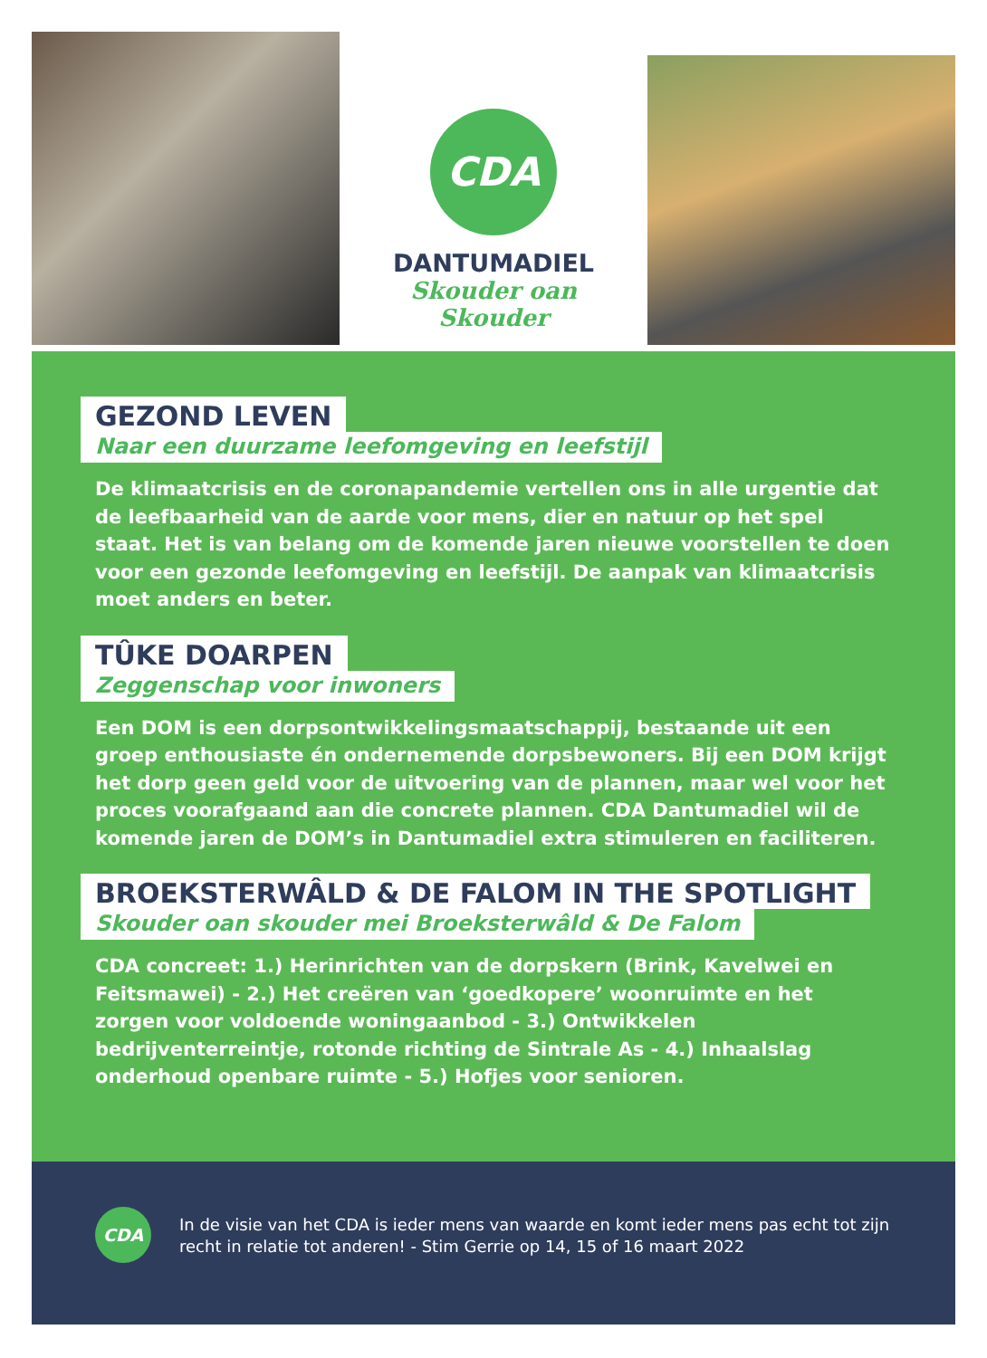CDA
DANTUMADIEL
Skouder oan Skouder
GEZOND LEVEN
Naar een duurzame leefomgeving en leefstijl
De klimaatcrisis en de coronapandemie vertellen ons in alle urgentie dat de leefbaarheid van de aarde voor mens, dier en natuur op het spel staat. Het is van belang om de komende jaren nieuwe voorstellen te doen voor een gezonde leefomgeving en leefstijl. De aanpak van klimaatcrisis moet anders en beter.
TÛKE DOARPEN
Zeggenschap voor inwoners
Een DOM is een dorpsontwikkelingsmaatschappij, bestaande uit een groep enthousiaste én ondernemende dorpsbewoners. Bij een DOM krijgt het dorp geen geld voor de uitvoering van de plannen, maar wel voor het proces voorafgaand aan die concrete plannen. CDA Dantumadiel wil de komende jaren de DOM’s in Dantumadiel extra stimuleren en faciliteren.
BROEKSTERWÂLD & DE FALOM IN THE SPOTLIGHT
Skouder oan skouder mei Broeksterwâld & De Falom
CDA concreet: 1.) Herinrichten van de dorpskern (Brink, Kavelwei en Feitsmawei) - 2.) Het creëren van ‘goedkopere’ woonruimte en het zorgen voor voldoende woningaanbod - 3.) Ontwikkelen bedrijventerreintje, rotonde richting de Sintrale As - 4.) Inhaalslag onderhoud openbare ruimte - 5.) Hofjes voor senioren.
CDA
In de visie van het CDA is ieder mens van waarde en komt ieder mens pas echt tot zijn recht in relatie tot anderen! - Stim Gerrie op 14, 15 of 16 maart 2022